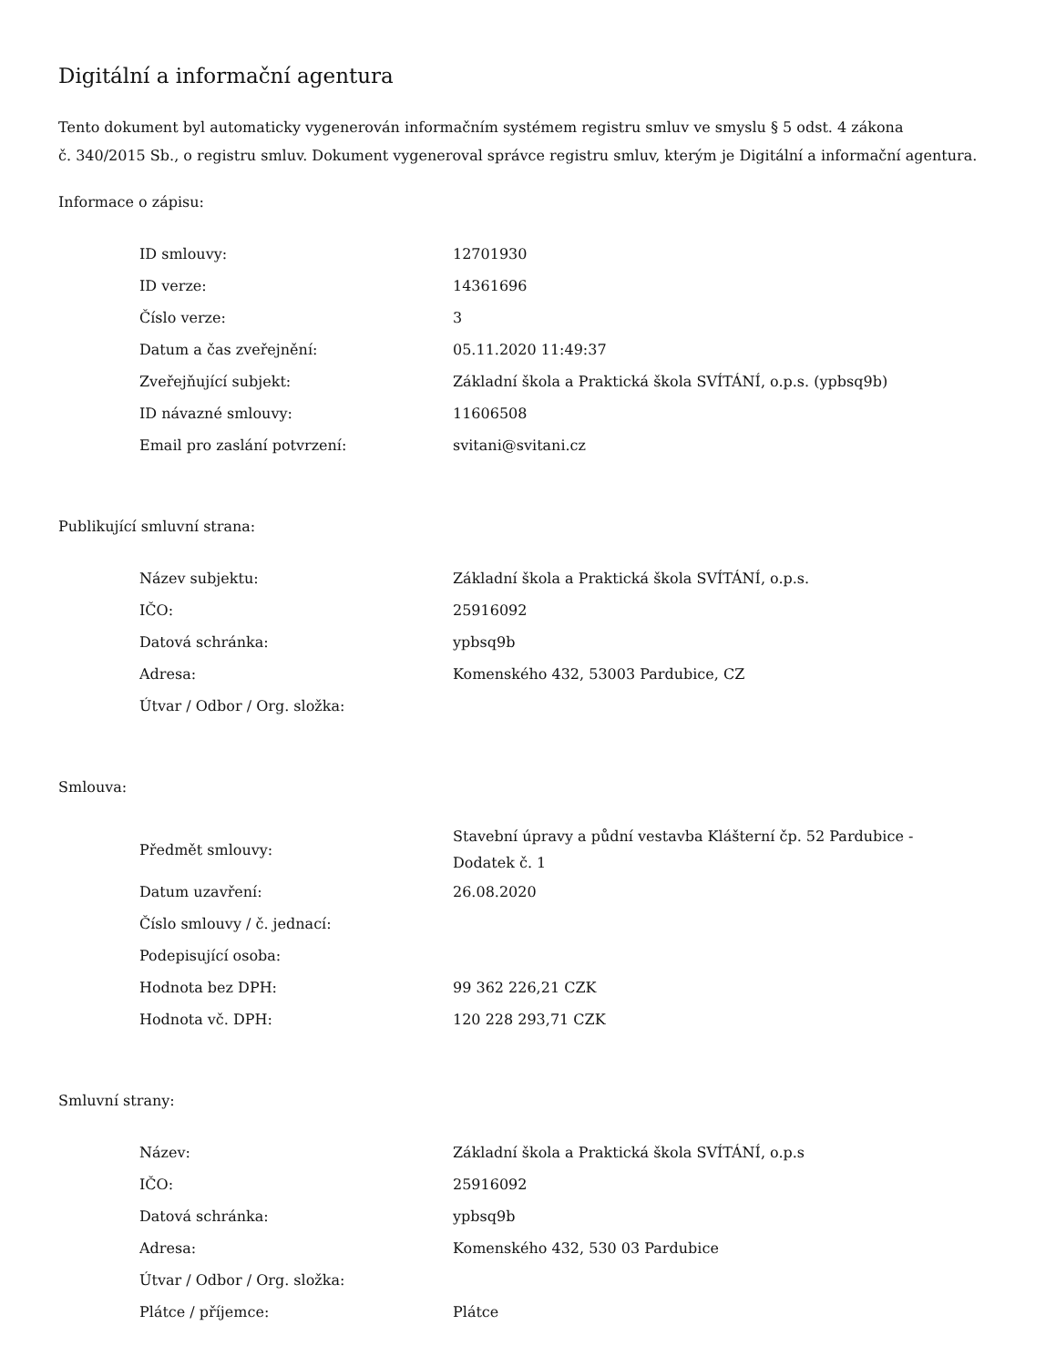Digitální a informační agentura
Tento dokument byl automaticky vygenerován informačním systémem registru smluv ve smyslu § 5 odst. 4 zákona
č. 340/2015 Sb., o registru smluv. Dokument vygeneroval správce registru smluv, kterým je Digitální a informační agentura.
Informace o zápisu:
| ID smlouvy: | 12701930 |
| ID verze: | 14361696 |
| Číslo verze: | 3 |
| Datum a čas zveřejnění: | 05.11.2020 11:49:37 |
| Zveřejňující subjekt: | Základní škola a Praktická škola SVÍTÁNÍ, o.p.s. (ypbsq9b) |
| ID návazné smlouvy: | 11606508 |
| Email pro zaslání potvrzení: | svitani@svitani.cz |
Publikující smluvní strana:
| Název subjektu: | Základní škola a Praktická škola SVÍTÁNÍ, o.p.s. |
| IČO: | 25916092 |
| Datová schránka: | ypbsq9b |
| Adresa: | Komenského 432, 53003 Pardubice, CZ |
| Útvar / Odbor / Org. složka: | |
Smlouva:
| Předmět smlouvy: | Stavební úpravy a půdní vestavba Klášterní čp. 52 Pardubice - Dodatek č. 1 |
| Datum uzavření: | 26.08.2020 |
| Číslo smlouvy / č. jednací: | |
| Podepisující osoba: | |
| Hodnota bez DPH: | 99 362 226,21 CZK |
| Hodnota vč. DPH: | 120 228 293,71 CZK |
Smluvní strany:
| Název: | Základní škola a Praktická škola SVÍTÁNÍ, o.p.s |
| IČO: | 25916092 |
| Datová schránka: | ypbsq9b |
| Adresa: | Komenského 432, 530 03 Pardubice |
| Útvar / Odbor / Org. složka: | |
| Plátce / příjemce: | Plátce |